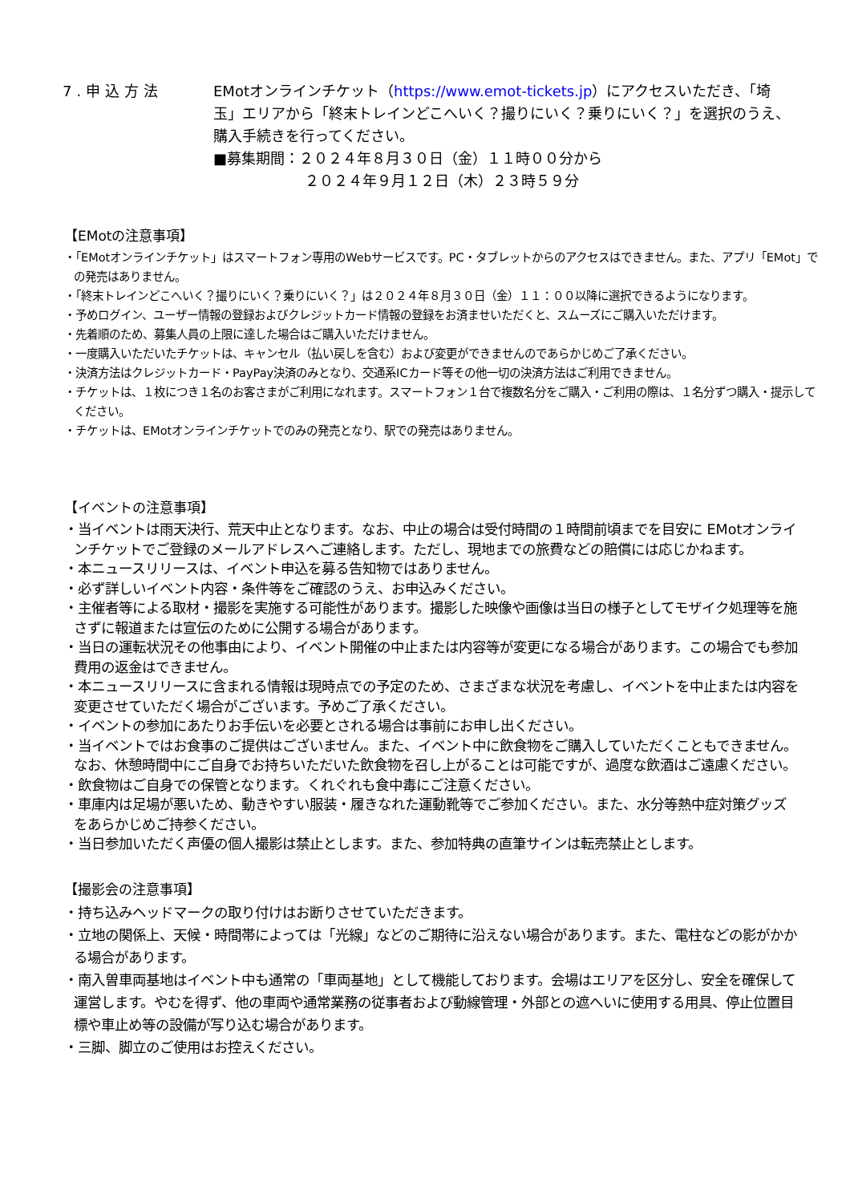7.申込方法 EMotオンラインチケット（https://www.emot-tickets.jp）にアクセスいただき、「埼玉」エリアから「終末トレインどこへいく？撮りにいく？乗りにいく？」を選択のうえ、購入手続きを行ってください。
■募集期間：２０２４年８月３０日（金）１１時００分から
２０２４年９月１２日（木）２３時５９分
【EMotの注意事項】
・「EMotオンラインチケット」はスマートフォン専用のWebサービスです。PC・タブレットからのアクセスはできません。また、アプリ「EMot」での発売はありません。
・「終末トレインどこへいく？撮りにいく？乗りにいく？」は２０２４年８月３０日（金）１１：００以降に選択できるようになります。
・予めログイン、ユーザー情報の登録およびクレジットカード情報の登録をお済ませいただくと、スムーズにご購入いただけます。
・先着順のため、募集人員の上限に達した場合はご購入いただけません。
・一度購入いただいたチケットは、キャンセル（払い戻しを含む）および変更ができませんのであらかじめご了承ください。
・決済方法はクレジットカード・PayPay決済のみとなり、交通系ICカード等その他一切の決済方法はご利用できません。
・チケットは、１枚につき１名のお客さまがご利用になれます。スマートフォン１台で複数名分をご購入・ご利用の際は、１名分ずつ購入・提示してください。
・チケットは、EMotオンラインチケットでのみの発売となり、駅での発売はありません。
【イベントの注意事項】
・当イベントは雨天決行、荒天中止となります。なお、中止の場合は受付時間の１時間前頃までを目安に EMotオンラインチケットでご登録のメールアドレスへご連絡します。ただし、現地までの旅費などの賠償には応じかねます。
・本ニュースリリースは、イベント申込を募る告知物ではありません。
・必ず詳しいイベント内容・条件等をご確認のうえ、お申込みください。
・主催者等による取材・撮影を実施する可能性があります。撮影した映像や画像は当日の様子としてモザイク処理等を施さずに報道または宣伝のために公開する場合があります。
・当日の運転状況その他事由により、イベント開催の中止または内容等が変更になる場合があります。この場合でも参加費用の返金はできません。
・本ニュースリリースに含まれる情報は現時点での予定のため、さまざまな状況を考慮し、イベントを中止または内容を変更させていただく場合がございます。予めご了承ください。
・イベントの参加にあたりお手伝いを必要とされる場合は事前にお申し出ください。
・当イベントではお食事のご提供はございません。また、イベント中に飲食物をご購入していただくこともできません。なお、休憩時間中にご自身でお持ちいただいた飲食物を召し上がることは可能ですが、過度な飲酒はご遠慮ください。
・飲食物はご自身での保管となります。くれぐれも食中毒にご注意ください。
・車庫内は足場が悪いため、動きやすい服装・履きなれた運動靴等でご参加ください。また、水分等熱中症対策グッズをあらかじめご持参ください。
・当日参加いただく声優の個人撮影は禁止とします。また、参加特典の直筆サインは転売禁止とします。
【撮影会の注意事項】
・持ち込みヘッドマークの取り付けはお断りさせていただきます。
・立地の関係上、天候・時間帯によっては「光線」などのご期待に沿えない場合があります。また、電柱などの影がかかる場合があります。
・南入曽車両基地はイベント中も通常の「車両基地」として機能しております。会場はエリアを区分し、安全を確保して運営します。やむを得ず、他の車両や通常業務の従事者および動線管理・外部との遮へいに使用する用具、停止位置目標や車止め等の設備が写り込む場合があります。
・三脚、脚立のご使用はお控えください。